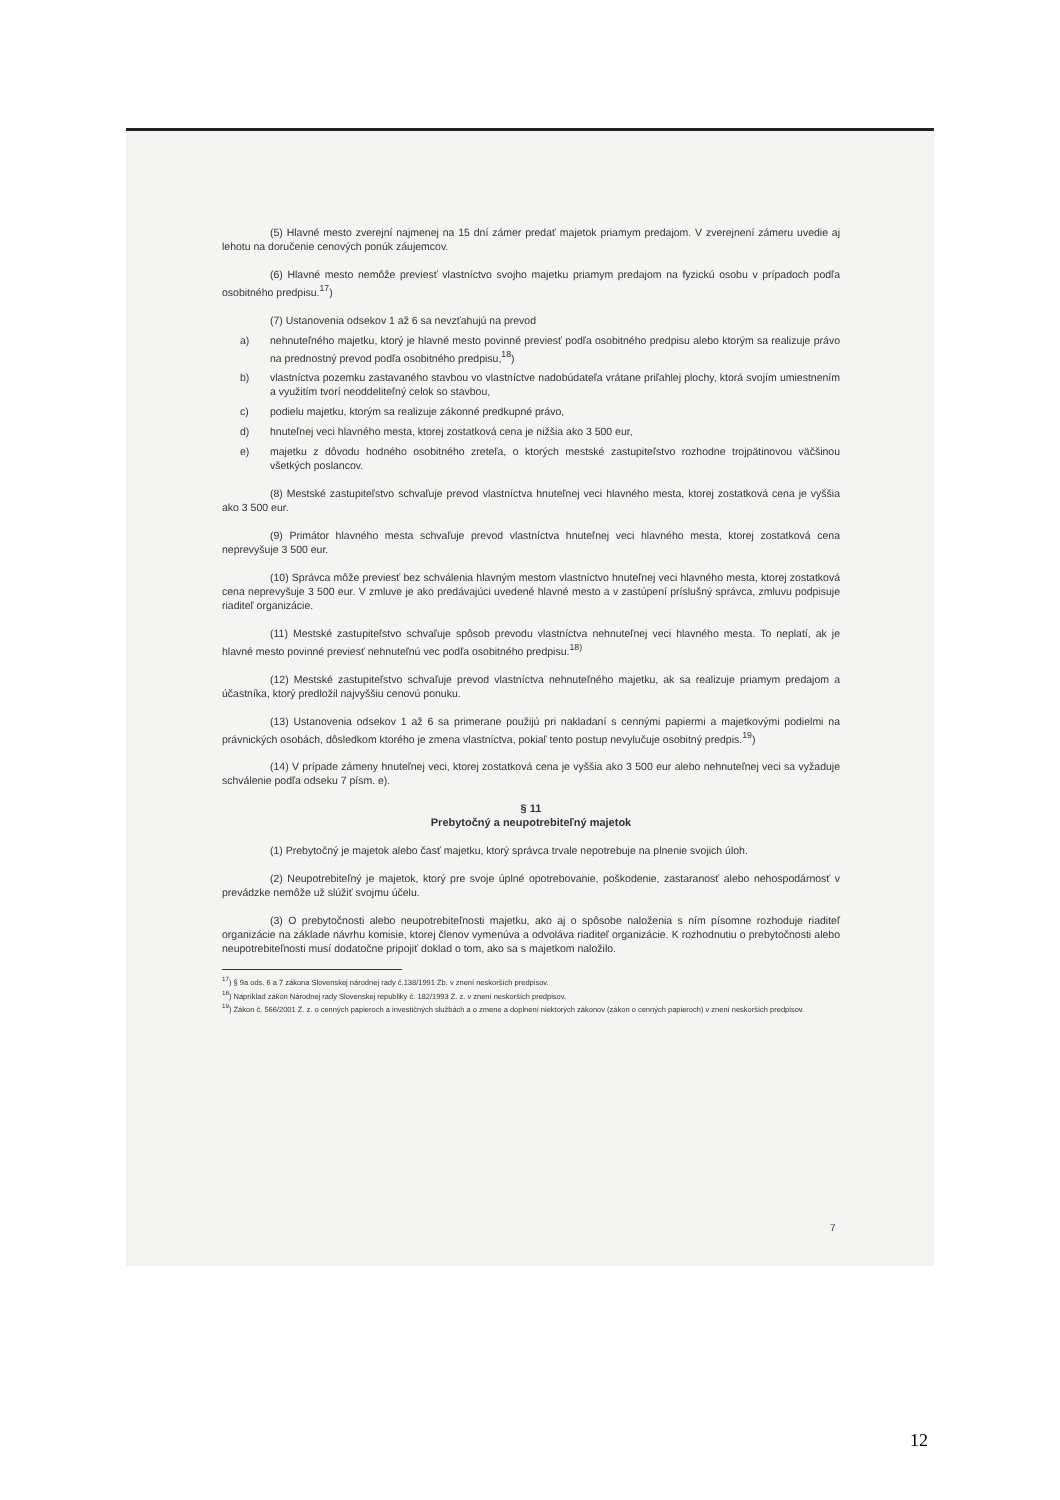(5) Hlavné mesto zverejní najmenej na 15 dní zámer predať majetok priamym predajom. V zverejnení zámeru uvedie aj lehotu na doručenie cenových ponúk záujemcov.
(6) Hlavné mesto nemôže previesť vlastníctvo svojho majetku priamym predajom na fyzickú osobu v prípadoch podľa osobitného predpisu.<sup>17</sup>)
(7) Ustanovenia odsekov 1 až 6 sa nevzťahujú na prevod
a) nehnuteľného majetku, ktorý je hlavné mesto povinné previesť podľa osobitného predpisu alebo ktorým sa realizuje právo na prednostný prevod podľa osobitného predpisu,<sup>18</sup>)
b) vlastníctva pozemku zastavaného stavbou vo vlastníctve nadobúdateľa vrátane priľahlej plochy, ktorá svojím umiestnením a využitím tvorí neoddeliteľný celok so stavbou,
c) podielu majetku, ktorým sa realizuje zákonné predkupné právo,
d) hnuteľnej veci hlavného mesta, ktorej zostatková cena je nižšia ako 3 500 eur,
e) majetku z dôvodu hodného osobitného zreteľa, o ktorých mestské zastupiteľstvo rozhodne trojpätinovou väčšinou všetkých poslancov.
(8) Mestské zastupiteľstvo schvaľuje prevod vlastníctva hnuteľnej veci hlavného mesta, ktorej zostatková cena je vyššia ako 3 500 eur.
(9) Primátor hlavného mesta schvaľuje prevod vlastníctva hnuteľnej veci hlavného mesta, ktorej zostatková cena neprevyšuje 3 500 eur.
(10) Správca môže previesť bez schválenia hlavným mestom vlastníctvo hnuteľnej veci hlavného mesta, ktorej zostatková cena neprevyšuje 3 500 eur. V zmluve je ako predávajúci uvedené hlavné mesto a v zastúpení príslušný správca, zmluvu podpisuje riaditeľ organizácie.
(11) Mestské zastupiteľstvo schvaľuje spôsob prevodu vlastníctva nehnuteľnej veci hlavného mesta. To neplatí, ak je hlavné mesto povinné previesť nehnuteľnú vec podľa osobitného predpisu.<sup>18)</sup>
(12) Mestské zastupiteľstvo schvaľuje prevod vlastníctva nehnuteľného majetku, ak sa realizuje priamym predajom a účastníka, ktorý predložil najvyššiu cenovú ponuku.
(13) Ustanovenia odsekov 1 až 6 sa primerane použijú pri nakladaní s cennými papiermi a majetkovými podielmi na právnických osobách, dôsledkom ktorého je zmena vlastníctva, pokiaľ tento postup nevylučuje osobitný predpis.<sup>19</sup>)
(14) V prípade zámeny hnuteľnej veci, ktorej zostatková cena je vyššia ako 3 500 eur alebo nehnuteľnej veci sa vyžaduje schválenie podľa odseku 7 písm. e).
§ 11
Prebytočný a neupotrebiteľný majetok
(1) Prebytočný je majetok alebo časť majetku, ktorý správca trvale nepotrebuje na plnenie svojich úloh.
(2) Neupotrebiteľný je majetok, ktorý pre svoje úplné opotrebovanie, poškodenie, zastaranosť alebo nehospodárnosť v prevádzke nemôže už slúžiť svojmu účelu.
(3) O prebytočnosti alebo neupotrebiteľnosti majetku, ako aj o spôsobe naloženia s ním písomne rozhoduje riaditeľ organizácie na základe návrhu komisie, ktorej členov vymenúva a odvoláva riaditeľ organizácie. K rozhodnutiu o prebytočnosti alebo neupotrebiteľnosti musí dodatočne pripojiť doklad o tom, ako sa s majetkom naložilo.
<sup>17</sup>) § 9a ods. 6 a 7 zákona Slovenskej národnej rady č.138/1991 Zb. v znení neskorších predpisov.
<sup>18</sup>) Napríklad zákon Národnej rady Slovenskej republiky č. 182/1993 Z. z. v znení neskorších predpisov.
<sup>19</sup>) Zákon č. 566/2001 Z. z. o cenných papieroch a investičných službách a o zmene a doplnení niektorých zákonov (zákon o cenných papieroch) v znení neskorších predpisov.
7
12